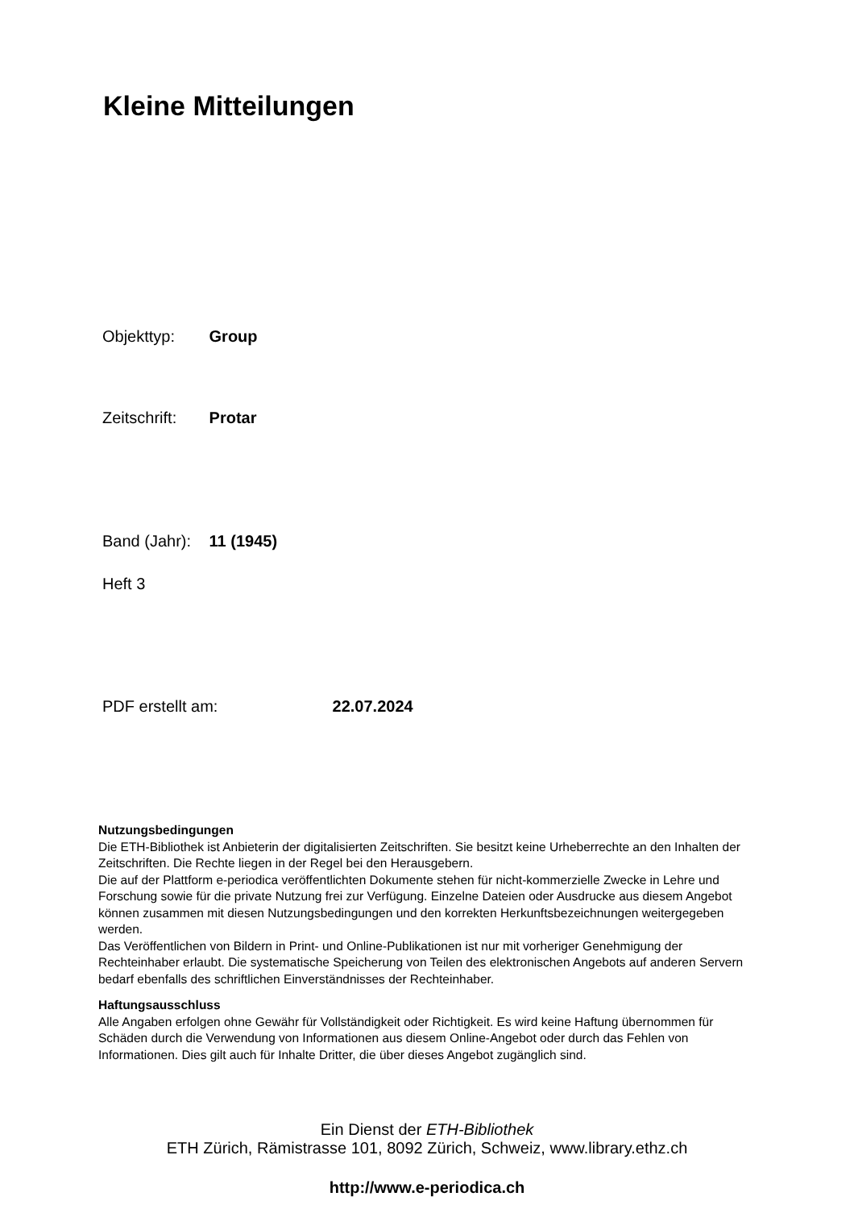Kleine Mitteilungen
Objekttyp: Group
Zeitschrift: Protar
Band (Jahr): 11 (1945)
Heft 3
PDF erstellt am: 22.07.2024
Nutzungsbedingungen
Die ETH-Bibliothek ist Anbieterin der digitalisierten Zeitschriften. Sie besitzt keine Urheberrechte an den Inhalten der Zeitschriften. Die Rechte liegen in der Regel bei den Herausgebern.
Die auf der Plattform e-periodica veröffentlichten Dokumente stehen für nicht-kommerzielle Zwecke in Lehre und Forschung sowie für die private Nutzung frei zur Verfügung. Einzelne Dateien oder Ausdrucke aus diesem Angebot können zusammen mit diesen Nutzungsbedingungen und den korrekten Herkunftsbezeichnungen weitergegeben werden.
Das Veröffentlichen von Bildern in Print- und Online-Publikationen ist nur mit vorheriger Genehmigung der Rechteinhaber erlaubt. Die systematische Speicherung von Teilen des elektronischen Angebots auf anderen Servern bedarf ebenfalls des schriftlichen Einverständnisses der Rechteinhaber.
Haftungsausschluss
Alle Angaben erfolgen ohne Gewähr für Vollständigkeit oder Richtigkeit. Es wird keine Haftung übernommen für Schäden durch die Verwendung von Informationen aus diesem Online-Angebot oder durch das Fehlen von Informationen. Dies gilt auch für Inhalte Dritter, die über dieses Angebot zugänglich sind.
Ein Dienst der ETH-Bibliothek
ETH Zürich, Rämistrasse 101, 8092 Zürich, Schweiz, www.library.ethz.ch
http://www.e-periodica.ch